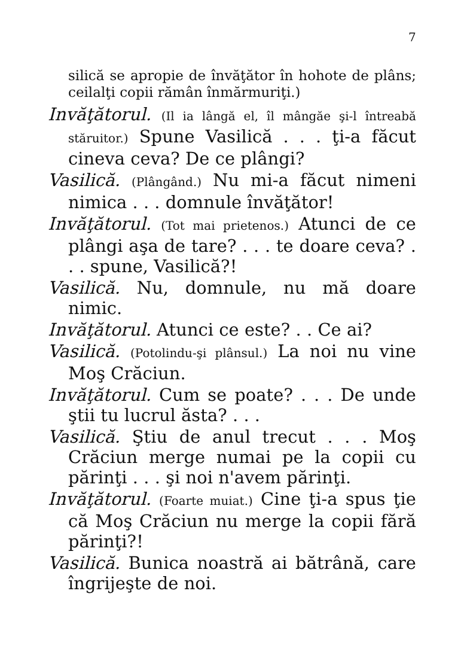7
silică se apropie de învăţător în hohote de plâns; ceilalţi copii rămân înmărmuriţi.)
Invăţătorul. (Il ia lângă el, îl mângăe şi-l întreabă stăruitor.) Spune Vasilică . . . ţi-a făcut cineva ceva? De ce plângi?
Vasilică. (Plângând.) Nu mi-a făcut nimeni nimica . . . domnule învăţător!
Invăţătorul. (Tot mai prietenos.) Atunci de ce plângi aşa de tare? . . . te doare ceva? . . . spune, Vasilică?!
Vasilică. Nu, domnule, nu mă doare nimic.
Invăţătorul. Atunci ce este? . . Ce ai?
Vasilică. (Potolindu-şi plânsul.) La noi nu vine Moş Crăciun.
Invăţătorul. Cum se poate? . . . De unde ştii tu lucrul ăsta? . . .
Vasilică. Ştiu de anul trecut . . . Moş Crăciun merge numai pe la copii cu părinţi . . . şi noi n'avem părinţi.
Invăţătorul. (Foarte muiat.) Cine ţi-a spus ţie că Moş Crăciun nu merge la copii fără părinţi?!
Vasilică. Bunica noastră ai bătrână, care îngrijeşte de noi.